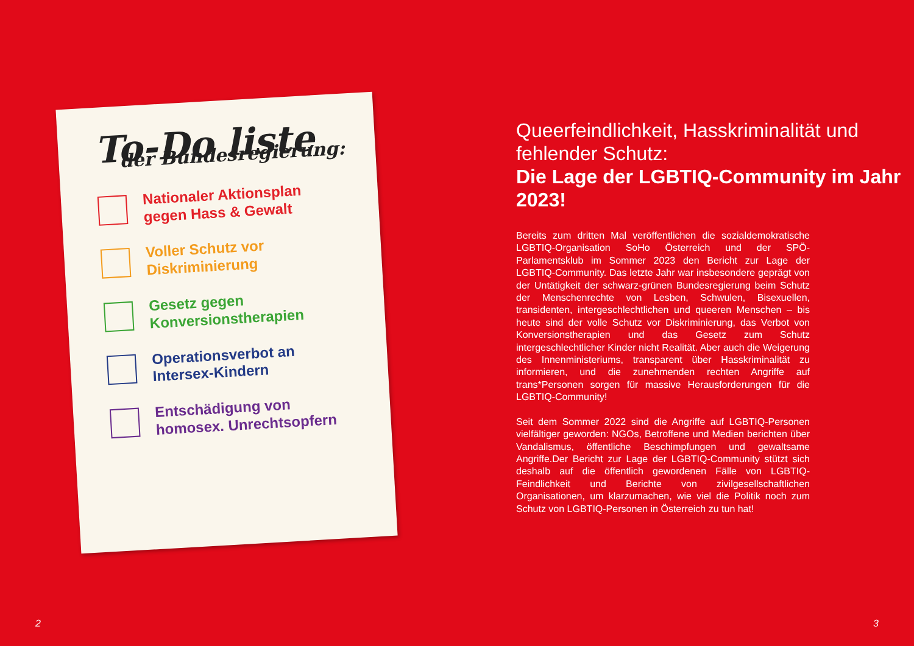To-Do liste
der Bundesregierung:
Nationaler Aktionsplan
gegen Hass & Gewalt
Voller Schutz vor
Diskriminierung
Gesetz gegen
Konversionstherapien
Operationsverbot an
Intersex-Kindern
Entschädigung von
homosex. Unrechtsopfern
Queerfeindlichkeit, Hasskriminalität und fehlender Schutz:
Die Lage der LGBTIQ-Community im Jahr 2023!
Bereits zum dritten Mal veröffentlichen die sozialdemokratische LGBTIQ-Organisation SoHo Österreich und der SPÖ-Parlamentsklub im Sommer 2023 den Bericht zur Lage der LGBTIQ-Community. Das letzte Jahr war insbesondere geprägt von der Untätigkeit der schwarz-grünen Bundesregierung beim Schutz der Menschenrechte von Lesben, Schwulen, Bisexuellen, transidenten, intergeschlechtlichen und queeren Menschen – bis heute sind der volle Schutz vor Diskriminierung, das Verbot von Konversionstherapien und das Gesetz zum Schutz intergeschlechtlicher Kinder nicht Realität. Aber auch die Weigerung des Innenministeriums, transparent über Hasskriminalität zu informieren, und die zunehmenden rechten Angriffe auf trans*Personen sorgen für massive Herausforderungen für die LGBTIQ-Community!
Seit dem Sommer 2022 sind die Angriffe auf LGBTIQ-Personen vielfältiger geworden: NGOs, Betroffene und Medien berichten über Vandalismus, öffentliche Beschimpfungen und gewaltsame Angriffe.Der Bericht zur Lage der LGBTIQ-Community stützt sich deshalb auf die öffentlich gewordenen Fälle von LGBTIQ-Feindlichkeit und Berichte von zivilgesellschaftlichen Organisationen, um klarzumachen, wie viel die Politik noch zum Schutz von LGBTIQ-Personen in Österreich zu tun hat!
2 3